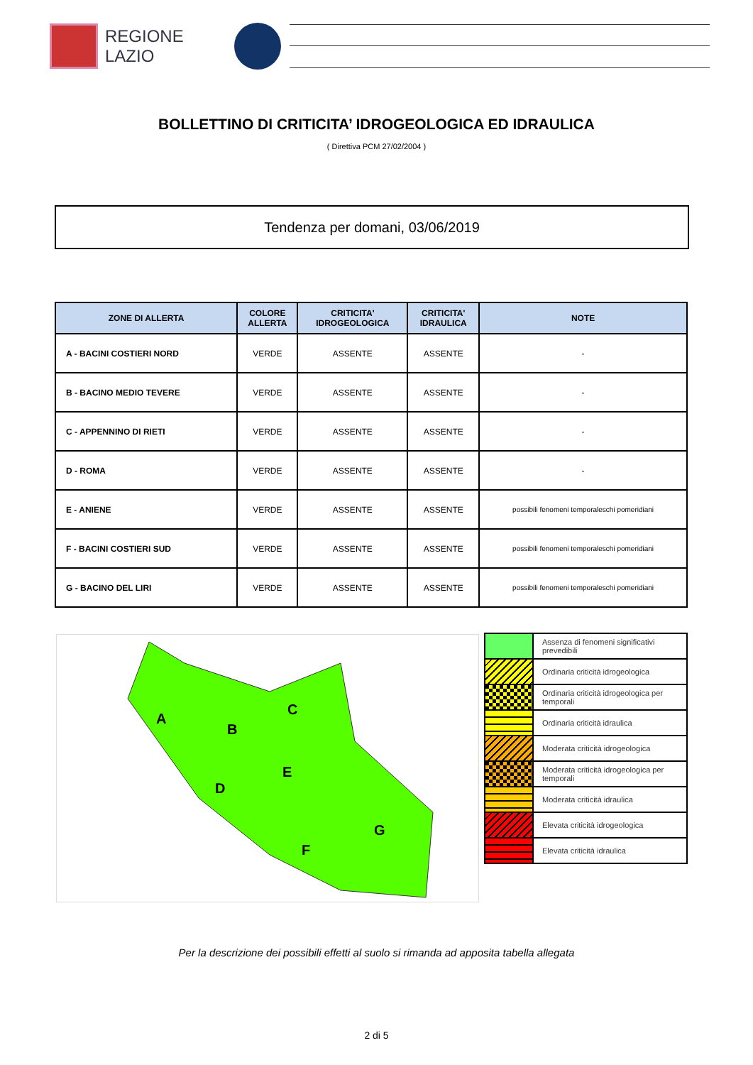REGIONE
LAZIO
BOLLETTINO DI CRITICITA’ IDROGEOLOGICA ED IDRAULICA
( Direttiva PCM 27/02/2004 )
Tendenza per domani, 03/06/2019
| ZONE DI ALLERTA | COLORE ALLERTA | CRITICITA' IDROGEOLOGICA | CRITICITA' IDRAULICA | NOTE |
| --- | --- | --- | --- | --- |
| A - BACINI COSTIERI NORD | VERDE | ASSENTE | ASSENTE | - |
| B - BACINO MEDIO TEVERE | VERDE | ASSENTE | ASSENTE | - |
| C - APPENNINO DI RIETI | VERDE | ASSENTE | ASSENTE | - |
| D - ROMA | VERDE | ASSENTE | ASSENTE | - |
| E - ANIENE | VERDE | ASSENTE | ASSENTE | possibili fenomeni temporaleschi pomeridiani |
| F - BACINI COSTIERI SUD | VERDE | ASSENTE | ASSENTE | possibili fenomeni temporaleschi pomeridiani |
| G - BACINO DEL LIRI | VERDE | ASSENTE | ASSENTE | possibili fenomeni temporaleschi pomeridiani |
A
B
C
D
E
F
G
| | Assenza di fenomeni significativi prevedibili |
| | Ordinaria criticità idrogeologica |
| | Ordinaria criticità idrogeologica per temporali |
| | Ordinaria criticità idraulica |
| | Moderata criticità idrogeologica |
| | Moderata criticità idrogeologica per temporali |
| | Moderata criticità idraulica |
| | Elevata criticità idrogeologica |
| | Elevata criticità idraulica |
Per la descrizione dei possibili effetti al suolo si rimanda ad apposita tabella allegata
2 di 5